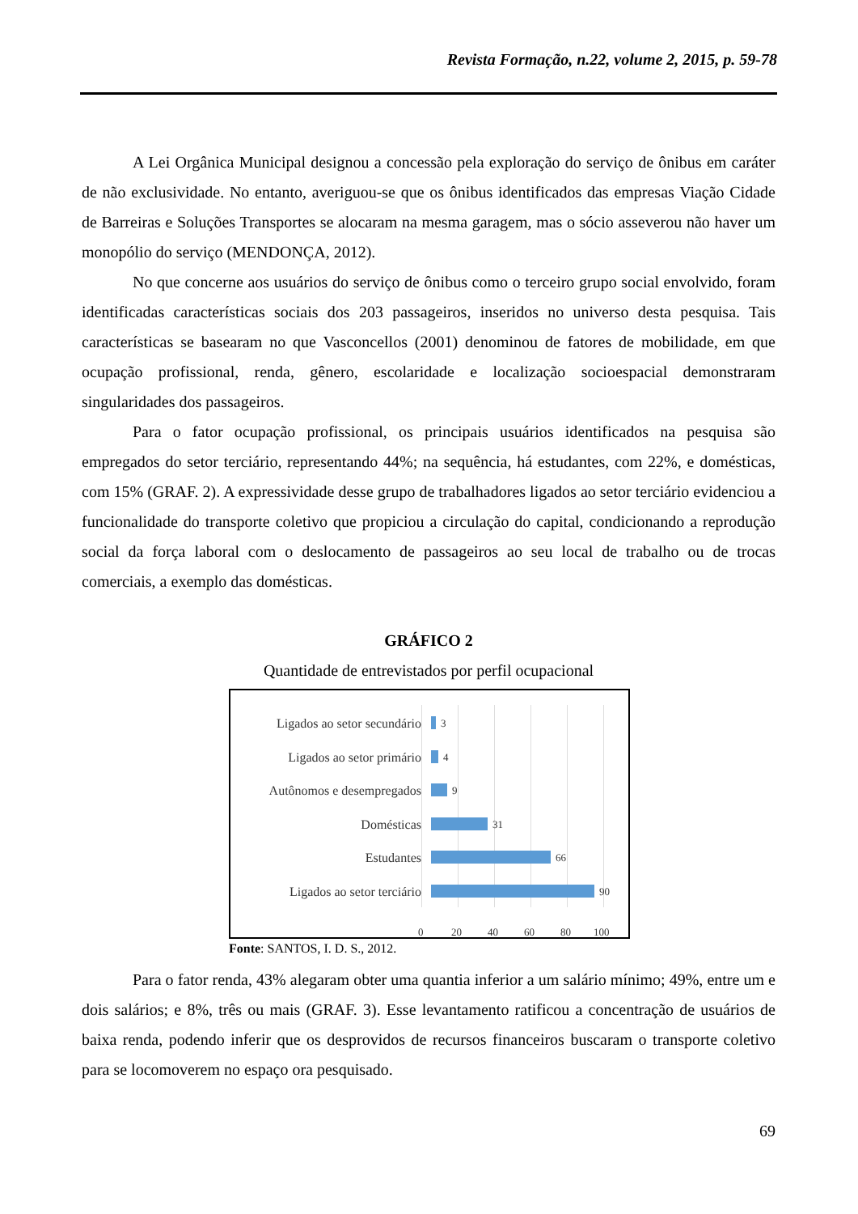Revista Formação, n.22, volume 2, 2015, p. 59-78
A Lei Orgânica Municipal designou a concessão pela exploração do serviço de ônibus em caráter de não exclusividade. No entanto, averiguou-se que os ônibus identificados das empresas Viação Cidade de Barreiras e Soluções Transportes se alocaram na mesma garagem, mas o sócio asseverou não haver um monopólio do serviço (MENDONÇA, 2012).
No que concerne aos usuários do serviço de ônibus como o terceiro grupo social envolvido, foram identificadas características sociais dos 203 passageiros, inseridos no universo desta pesquisa. Tais características se basearam no que Vasconcellos (2001) denominou de fatores de mobilidade, em que ocupação profissional, renda, gênero, escolaridade e localização socioespacial demonstraram singularidades dos passageiros.
Para o fator ocupação profissional, os principais usuários identificados na pesquisa são empregados do setor terciário, representando 44%; na sequência, há estudantes, com 22%, e domésticas, com 15% (GRAF. 2). A expressividade desse grupo de trabalhadores ligados ao setor terciário evidenciou a funcionalidade do transporte coletivo que propiciou a circulação do capital, condicionando a reprodução social da força laboral com o deslocamento de passageiros ao seu local de trabalho ou de trocas comerciais, a exemplo das domésticas.
GRÁFICO 2
Quantidade de entrevistados por perfil ocupacional
Ligados ao setor secundário 3
Ligados ao setor primário 4
Autônomos e desempregados 9
Domésticas 31
Estudantes 66
Ligados ao setor terciário 90
0 20 40 60 80 100
Fonte: SANTOS, I. D. S., 2012.
Para o fator renda, 43% alegaram obter uma quantia inferior a um salário mínimo; 49%, entre um e dois salários; e 8%, três ou mais (GRAF. 3). Esse levantamento ratificou a concentração de usuários de baixa renda, podendo inferir que os desprovidos de recursos financeiros buscaram o transporte coletivo para se locomoverem no espaço ora pesquisado.
69